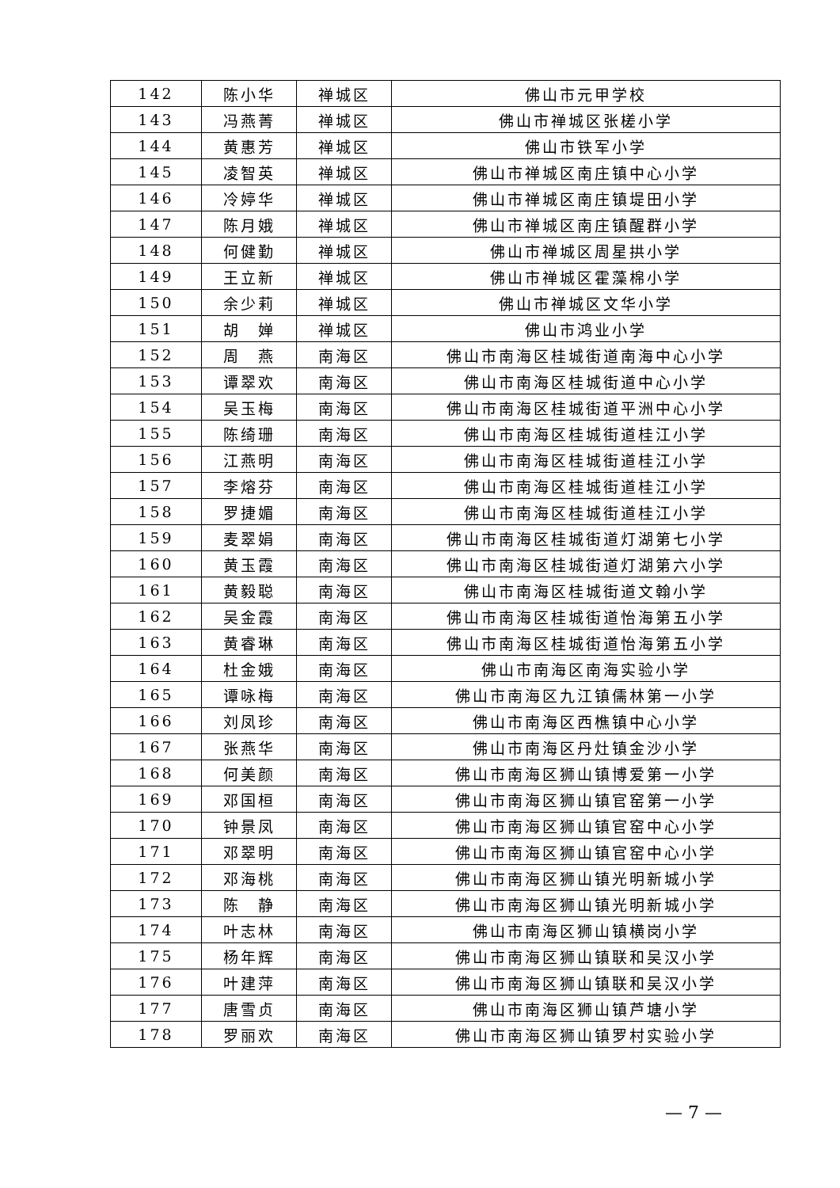| 142 | 陈小华 | 禅城区 | 佛山市元甲学校 |
| 143 | 冯燕菁 | 禅城区 | 佛山市禅城区张槎小学 |
| 144 | 黄惠芳 | 禅城区 | 佛山市铁军小学 |
| 145 | 凌智英 | 禅城区 | 佛山市禅城区南庄镇中心小学 |
| 146 | 冷婷华 | 禅城区 | 佛山市禅城区南庄镇堤田小学 |
| 147 | 陈月娥 | 禅城区 | 佛山市禅城区南庄镇醒群小学 |
| 148 | 何健勤 | 禅城区 | 佛山市禅城区周星拱小学 |
| 149 | 王立新 | 禅城区 | 佛山市禅城区霍藻棉小学 |
| 150 | 余少莉 | 禅城区 | 佛山市禅城区文华小学 |
| 151 | 胡 婵 | 禅城区 | 佛山市鸿业小学 |
| 152 | 周 燕 | 南海区 | 佛山市南海区桂城街道南海中心小学 |
| 153 | 谭翠欢 | 南海区 | 佛山市南海区桂城街道中心小学 |
| 154 | 吴玉梅 | 南海区 | 佛山市南海区桂城街道平洲中心小学 |
| 155 | 陈绮珊 | 南海区 | 佛山市南海区桂城街道桂江小学 |
| 156 | 江燕明 | 南海区 | 佛山市南海区桂城街道桂江小学 |
| 157 | 李熔芬 | 南海区 | 佛山市南海区桂城街道桂江小学 |
| 158 | 罗捷媚 | 南海区 | 佛山市南海区桂城街道桂江小学 |
| 159 | 麦翠娟 | 南海区 | 佛山市南海区桂城街道灯湖第七小学 |
| 160 | 黄玉霞 | 南海区 | 佛山市南海区桂城街道灯湖第六小学 |
| 161 | 黄毅聪 | 南海区 | 佛山市南海区桂城街道文翰小学 |
| 162 | 吴金霞 | 南海区 | 佛山市南海区桂城街道怡海第五小学 |
| 163 | 黄睿琳 | 南海区 | 佛山市南海区桂城街道怡海第五小学 |
| 164 | 杜金娥 | 南海区 | 佛山市南海区南海实验小学 |
| 165 | 谭咏梅 | 南海区 | 佛山市南海区九江镇儒林第一小学 |
| 166 | 刘凤珍 | 南海区 | 佛山市南海区西樵镇中心小学 |
| 167 | 张燕华 | 南海区 | 佛山市南海区丹灶镇金沙小学 |
| 168 | 何美颜 | 南海区 | 佛山市南海区狮山镇博爱第一小学 |
| 169 | 邓国桓 | 南海区 | 佛山市南海区狮山镇官窑第一小学 |
| 170 | 钟景凤 | 南海区 | 佛山市南海区狮山镇官窑中心小学 |
| 171 | 邓翠明 | 南海区 | 佛山市南海区狮山镇官窑中心小学 |
| 172 | 邓海桃 | 南海区 | 佛山市南海区狮山镇光明新城小学 |
| 173 | 陈 静 | 南海区 | 佛山市南海区狮山镇光明新城小学 |
| 174 | 叶志林 | 南海区 | 佛山市南海区狮山镇横岗小学 |
| 175 | 杨年辉 | 南海区 | 佛山市南海区狮山镇联和吴汉小学 |
| 176 | 叶建萍 | 南海区 | 佛山市南海区狮山镇联和吴汉小学 |
| 177 | 唐雪贞 | 南海区 | 佛山市南海区狮山镇芦塘小学 |
| 178 | 罗丽欢 | 南海区 | 佛山市南海区狮山镇罗村实验小学 |
— 7 —